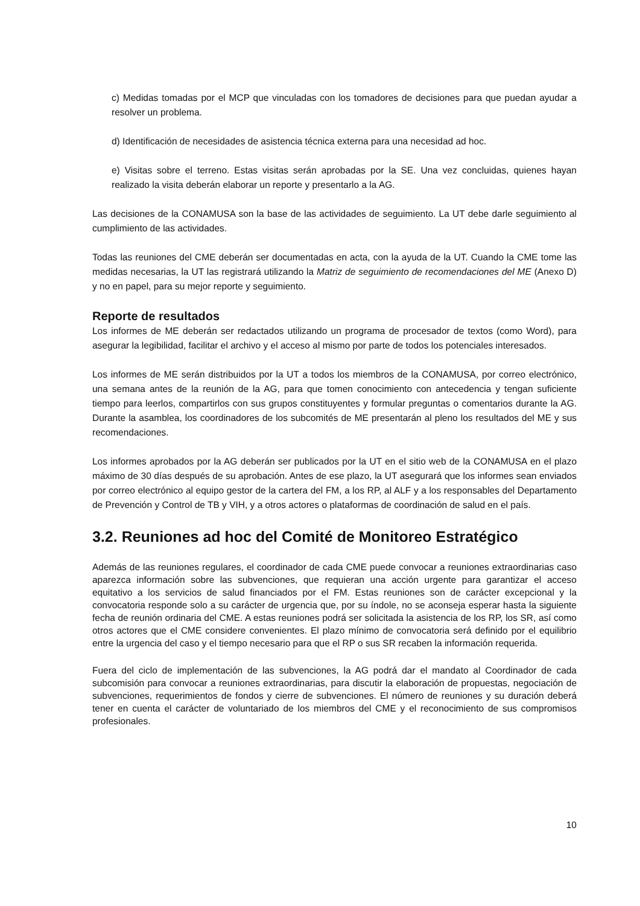c) Medidas tomadas por el MCP que vinculadas con los tomadores de decisiones para que puedan ayudar a resolver un problema.
d) Identificación de necesidades de asistencia técnica externa para una necesidad ad hoc.
e) Visitas sobre el terreno. Estas visitas serán aprobadas por la SE. Una vez concluidas, quienes hayan realizado la visita deberán elaborar un reporte y presentarlo a la AG.
Las decisiones de la CONAMUSA son la base de las actividades de seguimiento. La UT debe darle seguimiento al cumplimiento de las actividades.
Todas las reuniones del CME deberán ser documentadas en acta, con la ayuda de la UT. Cuando la CME tome las medidas necesarias, la UT las registrará utilizando la Matriz de seguimiento de recomendaciones del ME (Anexo D) y no en papel, para su mejor reporte y seguimiento.
Reporte de resultados
Los informes de ME deberán ser redactados utilizando un programa de procesador de textos (como Word), para asegurar la legibilidad, facilitar el archivo y el acceso al mismo por parte de todos los potenciales interesados.
Los informes de ME serán distribuidos por la UT a todos los miembros de la CONAMUSA, por correo electrónico, una semana antes de la reunión de la AG, para que tomen conocimiento con antecedencia y tengan suficiente tiempo para leerlos, compartirlos con sus grupos constituyentes y formular preguntas o comentarios durante la AG. Durante la asamblea, los coordinadores de los subcomités de ME presentarán al pleno los resultados del ME y sus recomendaciones.
Los informes aprobados por la AG deberán ser publicados por la UT en el sitio web de la CONAMUSA en el plazo máximo de 30 días después de su aprobación. Antes de ese plazo, la UT asegurará que los informes sean enviados por correo electrónico al equipo gestor de la cartera del FM, a los RP, al ALF y a los responsables del Departamento de Prevención y Control de TB y VIH, y a otros actores o plataformas de coordinación de salud en el país.
3.2. Reuniones ad hoc del Comité de Monitoreo Estratégico
Además de las reuniones regulares, el coordinador de cada CME puede convocar a reuniones extraordinarias caso aparezca información sobre las subvenciones, que requieran una acción urgente para garantizar el acceso equitativo a los servicios de salud financiados por el FM. Estas reuniones son de carácter excepcional y la convocatoria responde solo a su carácter de urgencia que, por su índole, no se aconseja esperar hasta la siguiente fecha de reunión ordinaria del CME. A estas reuniones podrá ser solicitada la asistencia de los RP, los SR, así como otros actores que el CME considere convenientes. El plazo mínimo de convocatoria será definido por el equilibrio entre la urgencia del caso y el tiempo necesario para que el RP o sus SR recaben la información requerida.
Fuera del ciclo de implementación de las subvenciones, la AG podrá dar el mandato al Coordinador de cada subcomisión para convocar a reuniones extraordinarias, para discutir la elaboración de propuestas, negociación de subvenciones, requerimientos de fondos y cierre de subvenciones. El número de reuniones y su duración deberá tener en cuenta el carácter de voluntariado de los miembros del CME y el reconocimiento de sus compromisos profesionales.
10